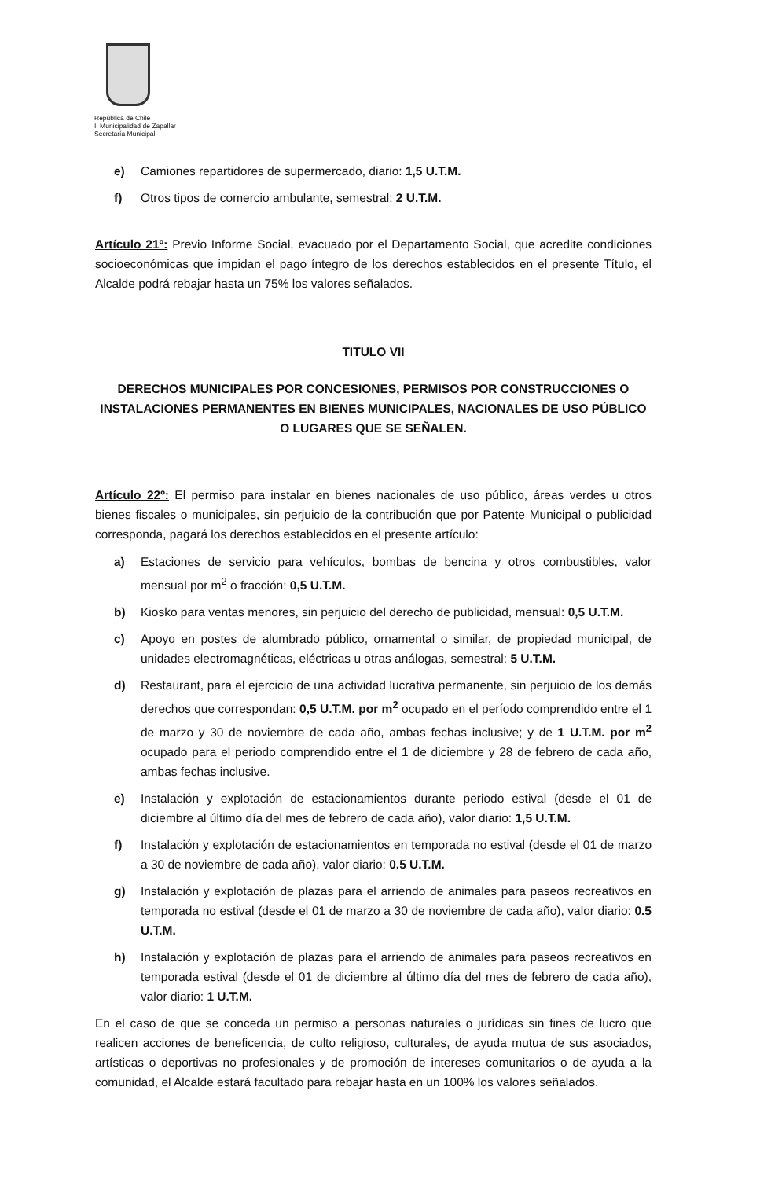República de Chile
I. Municipalidad de Zapallar
Secretaría Municipal
e) Camiones repartidores de supermercado, diario: 1,5 U.T.M.
f) Otros tipos de comercio ambulante, semestral: 2 U.T.M.
Artículo 21º: Previo Informe Social, evacuado por el Departamento Social, que acredite condiciones socioeconómicas que impidan el pago íntegro de los derechos establecidos en el presente Título, el Alcalde podrá rebajar hasta un 75% los valores señalados.
TITULO VII
DERECHOS MUNICIPALES POR CONCESIONES, PERMISOS POR CONSTRUCCIONES O INSTALACIONES PERMANENTES EN BIENES MUNICIPALES, NACIONALES DE USO PÚBLICO O LUGARES QUE SE SEÑALEN.
Artículo 22º: El permiso para instalar en bienes nacionales de uso público, áreas verdes u otros bienes fiscales o municipales, sin perjuicio de la contribución que por Patente Municipal o publicidad corresponda, pagará los derechos establecidos en el presente artículo:
a) Estaciones de servicio para vehículos, bombas de bencina y otros combustibles, valor mensual por m<sup>2</sup> o fracción: 0,5 U.T.M.
b) Kiosko para ventas menores, sin perjuicio del derecho de publicidad, mensual: 0,5 U.T.M.
c) Apoyo en postes de alumbrado público, ornamental o similar, de propiedad municipal, de unidades electromagnéticas, eléctricas u otras análogas, semestral: 5 U.T.M.
d) Restaurant, para el ejercicio de una actividad lucrativa permanente, sin perjuicio de los demás derechos que correspondan: 0,5 U.T.M. por m<sup>2</sup> ocupado en el período comprendido entre el 1 de marzo y 30 de noviembre de cada año, ambas fechas inclusive; y de 1 U.T.M. por m<sup>2</sup> ocupado para el periodo comprendido entre el 1 de diciembre y 28 de febrero de cada año, ambas fechas inclusive.
e) Instalación y explotación de estacionamientos durante periodo estival (desde el 01 de diciembre al último día del mes de febrero de cada año), valor diario: 1,5 U.T.M.
f) Instalación y explotación de estacionamientos en temporada no estival (desde el 01 de marzo a 30 de noviembre de cada año), valor diario: 0.5 U.T.M.
g) Instalación y explotación de plazas para el arriendo de animales para paseos recreativos en temporada no estival (desde el 01 de marzo a 30 de noviembre de cada año), valor diario: 0.5 U.T.M.
h) Instalación y explotación de plazas para el arriendo de animales para paseos recreativos en temporada estival (desde el 01 de diciembre al último día del mes de febrero de cada año), valor diario: 1 U.T.M.
En el caso de que se conceda un permiso a personas naturales o jurídicas sin fines de lucro que realicen acciones de beneficencia, de culto religioso, culturales, de ayuda mutua de sus asociados, artísticas o deportivas no profesionales y de promoción de intereses comunitarios o de ayuda a la comunidad, el Alcalde estará facultado para rebajar hasta en un 100% los valores señalados.